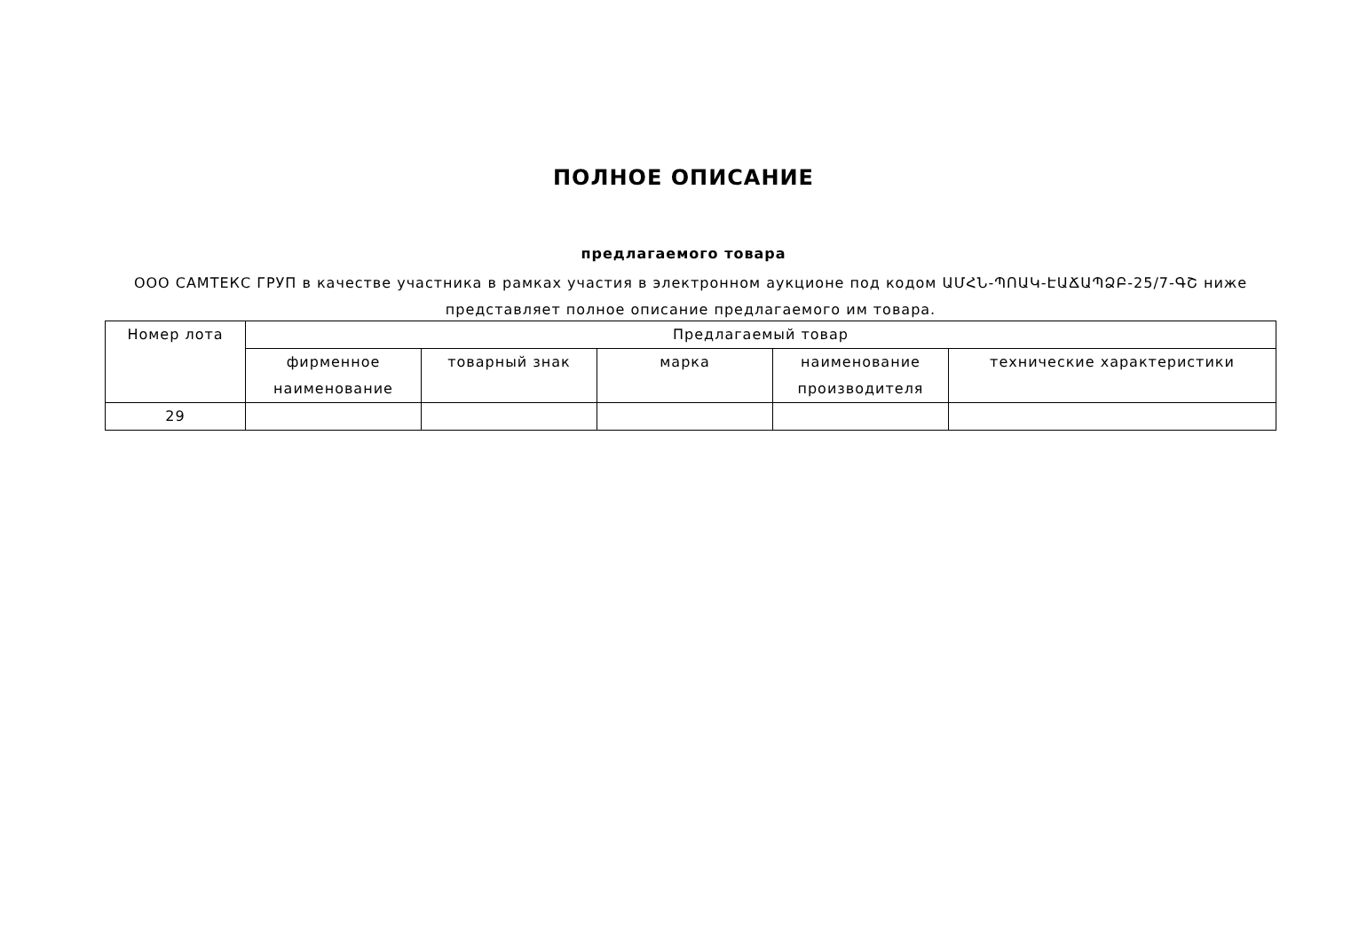ПОЛНОЕ ОПИСАНИЕ
предлагаемого товара
ООО САМТЕКС ГРУП в качестве участника в рамках участия в электронном аукционе под кодом ԱՄՀՆ-ՊՈԱԿ-ԷԱՃԱՊՁԲ-25/7-ԳՇ ниже представляет полное описание предлагаемого им товара.
| Номер лота | Предлагаемый товар | | | | |
| --- | --- | --- | --- | --- | --- |
| | фирменное наименование | товарный знак | марка | наименование производителя | технические характеристики |
| 29 | | | | | |